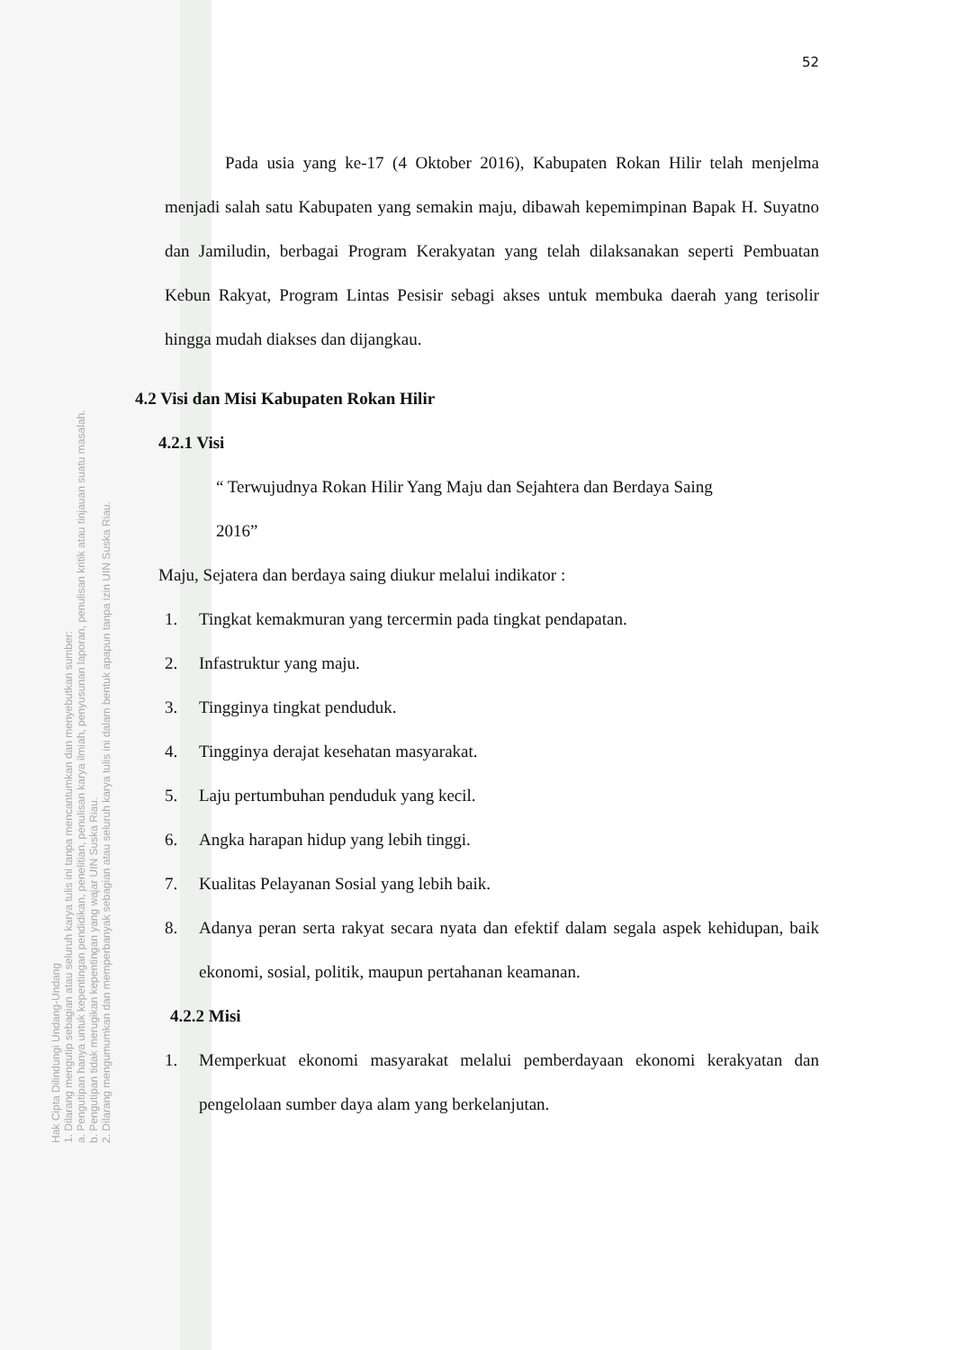52
Pada usia yang ke-17 (4 Oktober 2016), Kabupaten Rokan Hilir telah menjelma menjadi salah satu Kabupaten yang semakin maju, dibawah kepemimpinan Bapak H. Suyatno dan Jamiludin, berbagai Program Kerakyatan yang telah dilaksanakan seperti Pembuatan Kebun Rakyat, Program Lintas Pesisir sebagi akses untuk membuka daerah yang terisolir hingga mudah diakses dan dijangkau.
4.2 Visi dan Misi Kabupaten Rokan Hilir
4.2.1 Visi
“ Terwujudnya Rokan Hilir Yang Maju dan Sejahtera dan Berdaya Saing
2016”
Maju, Sejatera dan berdaya saing diukur melalui indikator :
1. Tingkat kemakmuran yang tercermin pada tingkat pendapatan.
2. Infastruktur yang maju.
3. Tingginya tingkat penduduk.
4. Tingginya derajat kesehatan masyarakat.
5. Laju pertumbuhan penduduk yang kecil.
6. Angka harapan hidup yang lebih tinggi.
7. Kualitas Pelayanan Sosial yang lebih baik.
8. Adanya peran serta rakyat secara nyata dan efektif dalam segala aspek kehidupan, baik ekonomi, sosial, politik, maupun pertahanan keamanan.
4.2.2 Misi
1. Memperkuat ekonomi masyarakat melalui pemberdayaan ekonomi kerakyatan dan pengelolaan sumber daya alam yang berkelanjutan.
Hak Cipta Dilindungi Undang-Undang
1. Dilarang mengutip sebagian atau seluruh karya tulis ini tanpa mencantumkan dan menyebutkan sumber:
a. Pengutipan hanya untuk kepentingan pendidikan, penelitian, penulisan karya ilmiah, penyusunan laporan, penulisan kritik atau tinjauan suatu masalah.
b. Pengutipan tidak merugikan kepentingan yang wajar UIN Suska Riau.
2. Dilarang mengumumkan dan memperbanyak sebagian atau seluruh karya tulis ini dalam bentuk apapun tanpa izin UIN Suska Riau.